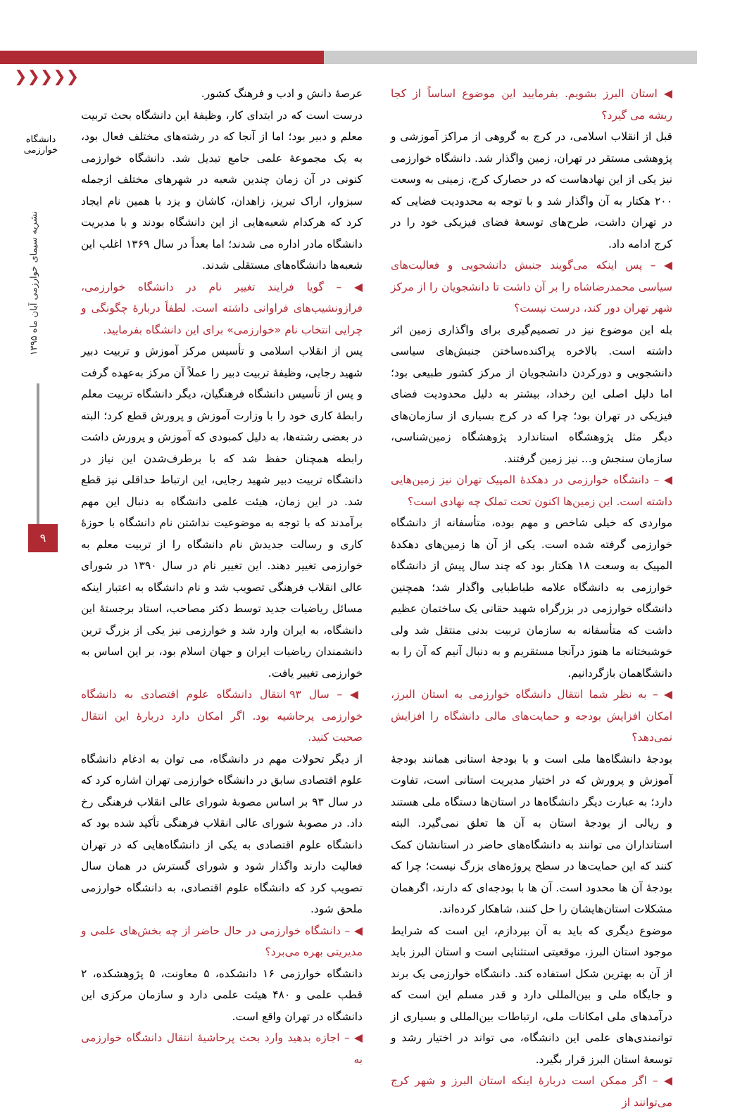❯❯❯❯❯
دانشگاه خوارزمی
نشریه سیمای خوارزمی آبان ماه ۱۳۹۵
۹
عرصهٔ دانش و ادب و فرهنگ کشور.
درست است که در ابتدای کار، وظیفهٔ این دانشگاه بحث تربیت معلم و دبیر بود؛ اما از آنجا که در رشته‌های مختلف فعال بود، به یک مجموعهٔ علمی جامع تبدیل شد. دانشگاه خوارزمی کنونی در آن زمان چندین شعبه در شهرهای مختلف ازجمله سبزوار، اراک تبریز، زاهدان، کاشان و یزد با همین نام ایجاد کرد که هرکدام شعبه‌هایی از این دانشگاه بودند و با مدیریت دانشگاه مادر اداره می شدند؛ اما بعداً در سال ۱۳۶۹ اغلب این شعبه‌ها دانشگاه‌های مستقلی شدند.
◀ – گویا فرایند تغییر نام در دانشگاه خوارزمی، فرازونشیب‌های فراوانی داشته است. لطفاً دربارهٔ چگونگی و چرایی انتخاب نام «خوارزمی» برای این دانشگاه بفرمایید.
پس از انقلاب اسلامی و تأسیس مرکز آموزش و تربیت دبیر شهید رجایی، وظیفهٔ تربیت دبیر را عملاً آن مرکز به‌عهده گرفت و پس از تأسیس دانشگاه فرهنگیان، دیگر دانشگاه تربیت معلم رابطهٔ کاری خود را با وزارت آموزش و پرورش قطع کرد؛ البته در بعضی رشته‌ها، به دلیل کمبودی که آموزش و پرورش داشت رابطه همچنان حفظ شد که با برطرف‌شدن این نیاز در دانشگاه تربیت دبیر شهید رجایی، این ارتباط حداقلی نیز قطع شد. در این زمان، هیئت علمی دانشگاه به دنبال این مهم برآمدند که با توجه به موضوعیت نداشتن نام دانشگاه با حوزهٔ کاری و رسالت جدیدش نام دانشگاه را از تربیت معلم به خوارزمی تغییر دهند. این تغییر نام در سال ۱۳۹۰ در شورای عالی انقلاب فرهنگی تصویب شد و نام دانشگاه به اعتبار اینکه مسائل ریاضیات جدید توسط دکتر مصاحب، استاد برجستهٔ این دانشگاه، به ایران وارد شد و خوارزمی نیز یکی از بزرگ ترین دانشمندان ریاضیات ایران و جهان اسلام بود، بر این اساس به خوارزمی تغییر یافت.
◀ – سال ۹۳ انتقال دانشگاه علوم اقتصادی به دانشگاه خوارزمی پرحاشیه بود. اگر امکان دارد دربارهٔ این انتقال صحبت کنید.
از دیگر تحولات مهم در دانشگاه، می توان به ادغام دانشگاه علوم اقتصادی سابق در دانشگاه خوارزمی تهران اشاره کرد که در سال ۹۳ بر اساس مصوبهٔ شورای عالی انقلاب فرهنگی رخ داد. در مصوبهٔ شورای عالی انقلاب فرهنگی تأکید شده بود که دانشگاه علوم اقتصادی به یکی از دانشگاه‌هایی که در تهران فعالیت دارند واگذار شود و شورای گسترش در همان سال تصویب کرد که دانشگاه علوم اقتصادی، به دانشگاه خوارزمی ملحق شود.
◀ – دانشگاه خوارزمی در حال حاضر از چه بخش‌های علمی و مدیریتی بهره می‌برد؟
دانشگاه خوارزمی ۱۶ دانشکده، ۵ معاونت، ۵ پژوهشکده، ۲ قطب علمی و ۴۸۰ هیئت علمی دارد و سازمان مرکزی این دانشگاه در تهران واقع است.
◀ – اجازه بدهید وارد بحث پرحاشیهٔ انتقال دانشگاه خوارزمی به
◀ استان البرز بشویم. بفرمایید این موضوع اساساً از کجا ریشه می گیرد؟
قبل از انقلاب اسلامی، در کرج به گروهی از مراکز آموزشی و پژوهشی مستقر در تهران، زمین واگذار شد. دانشگاه خوارزمی نیز یکی از این نهادهاست که در حصارک کرج، زمینی به وسعت ۲۰۰ هکتار به آن واگذار شد و با توجه به محدودیت فضایی که در تهران داشت، طرح‌های توسعهٔ فضای فیزیکی خود را در کرج ادامه داد.
◀ – پس اینکه می‌گویند جنبش دانشجویی و فعالیت‌های سیاسی محمدرضاشاه را بر آن داشت تا دانشجویان را از مرکز شهر تهران دور کند، درست نیست؟
بله این موضوع نیز در تصمیم‌گیری برای واگذاری زمین اثر داشته است. بالاخره پراکنده‌ساختن جنبش‌های سیاسی دانشجویی و دورکردن دانشجویان از مرکز کشور طبیعی بود؛ اما دلیل اصلی این رخداد، بیشتر به دلیل محدودیت فضای فیزیکی در تهران بود؛ چرا که در کرج بسیاری از سازمان‌های دیگر مثل پژوهشگاه استاندارد پژوهشگاه زمین‌شناسی، سازمان سنجش و... نیز زمین گرفتند.
◀ – دانشگاه خوارزمی در دهکدهٔ المپیک تهران نیز زمین‌هایی داشته است. این زمین‌ها اکنون تحت تملک چه نهادی است؟
مواردی که خیلی شاخص و مهم بوده، متأسفانه از دانشگاه خوارزمی گرفته شده است. یکی از آن ها زمین‌های دهکدهٔ المپیک به وسعت ۱۸ هکتار بود که چند سال پیش از دانشگاه خوارزمی به دانشگاه علامه طباطبایی واگذار شد؛ همچنین دانشگاه خوارزمی در بزرگراه شهید حقانی یک ساختمان عظیم داشت که متأسفانه به سازمان تربیت بدنی منتقل شد ولی خوشبختانه ما هنوز درآنجا مستقریم و به دنبال آنیم که آن را به دانشگاهمان بازگردانیم.
◀ – به نظر شما انتقال دانشگاه خوارزمی به استان البرز، امکان افزایش بودجه و حمایت‌های مالی دانشگاه را افزایش نمی‌دهد؟
بودجهٔ دانشگاه‌ها ملی است و با بودجهٔ استانی همانند بودجهٔ آموزش و پرورش که در اختیار مدیریت استانی است، تفاوت دارد؛ به عبارت دیگر دانشگاه‌ها در استان‌ها دستگاه ملی هستند و ریالی از بودجهٔ استان به آن ها تعلق نمی‌گیرد. البته استانداران می توانند به دانشگاه‌های حاضر در استانشان کمک کنند که این حمایت‌ها در سطح پروژه‌های بزرگ نیست؛ چرا که بودجهٔ آن ها محدود است. آن ها با بودجه‌ای که دارند، اگرهمان مشکلات استان‌هایشان را حل کنند، شاهکار کرده‌اند.
موضوع دیگری که باید به آن بپردازم، این است که شرایط موجود استان البرز، موقعیتی استثنایی است و استان البرز باید از آن به بهترین شکل استفاده کند. دانشگاه خوارزمی یک برند و جایگاه ملی و بین‌المللی دارد و قدر مسلم این است که درآمدهای ملی امکانات ملی، ارتباطات بین‌المللی و بسیاری از توانمندی‌های علمی این دانشگاه، می تواند در اختیار رشد و توسعهٔ استان البرز قرار بگیرد.
◀ – اگر ممکن است دربارهٔ اینکه استان البرز و شهر کرج می‌توانند از